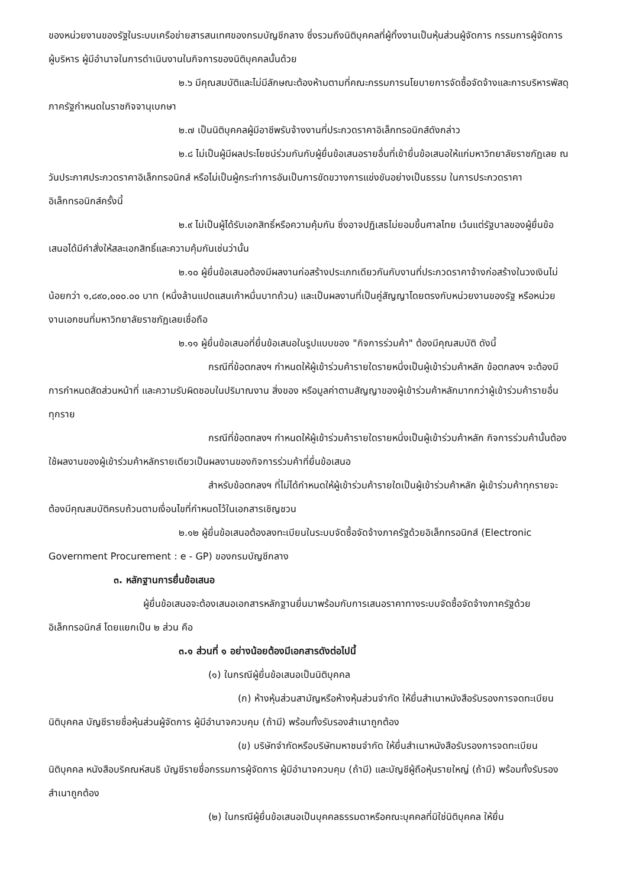ของหน่วยงานของรัฐในระบบเครือข่ายสารสนเทศของกรมบัญชีกลาง ซึ่งรวมถึงนิติบุคคลที่ผู้ทิ้งงานเป็นหุ้นส่วนผู้จัดการ กรรมการผู้จัดการ ผู้บริหาร ผู้มีอำนาจในการดำเนินงานในกิจการของนิติบุคคลนั้นด้วย
๒.๖ มีคุณสมบัติและไม่มีลักษณะต้องห้ามตามที่คณะกรรมการนโยบายการจัดซื้อจัดจ้างและการบริหารพัสดุภาครัฐกำหนดในราชกิจจานุเบกษา
๒.๗ เป็นนิติบุคคลผู้มีอาชีพรับจ้างงานที่ประกวดราคาอิเล็กทรอนิกส์ดังกล่าว
๒.๘ ไม่เป็นผู้มีผลประโยชน์ร่วมกันกับผู้ยื่นข้อเสนอรายอื่นที่เข้ายื่นข้อเสนอให้แก่มหาวิทยาลัยราชภัฏเลย ณ วันประกาศประกวดราคาอิเล็กทรอนิกส์ หรือไม่เป็นผู้กระทำการอันเป็นการขัดขวางการแข่งขันอย่างเป็นธรรม ในการประกวดราคาอิเล็กทรอนิกส์ครั้งนี้
๒.๙ ไม่เป็นผู้ได้รับเอกสิทธิ์หรือความคุ้มกัน ซึ่งอาจปฏิเสธไม่ยอมขึ้นศาลไทย เว้นแต่รัฐบาลของผู้ยื่นข้อเสนอได้มีคำสั่งให้สละเอกสิทธิ์และความคุ้มกันเช่นว่านั้น
๒.๑๐ ผู้ยื่นข้อเสนอต้องมีผลงานก่อสร้างประเภทเดียวกันกับงานที่ประกวดราคาจ้างก่อสร้างในวงเงินไม่น้อยกว่า ๑,๘๙๐,๐๐๐.๐๐ บาท (หนึ่งล้านแปดแสนเก้าหมื่นบาทถ้วน) และเป็นผลงานที่เป็นคู่สัญญาโดยตรงกับหน่วยงานของรัฐ หรือหน่วยงานเอกชนที่มหาวิทยาลัยราชภัฏเลยเชื่อถือ
๒.๑๑ ผู้ยื่นข้อเสนอที่ยื่นข้อเสนอในรูปแบบของ "กิจการร่วมค้า" ต้องมีคุณสมบัติ ดังนี้
กรณีที่ข้อตกลงฯ กำหนดให้ผู้เข้าร่วมค้ารายใดรายหนึ่งเป็นผู้เข้าร่วมค้าหลัก ข้อตกลงฯ จะต้องมีการกำหนดสัดส่วนหน้าที่ และความรับผิดชอบในปริมาณงาน สิ่งของ หรือมูลค่าตามสัญญาของผู้เข้าร่วมค้าหลักมากกว่าผู้เข้าร่วมค้ารายอื่นทุกราย
กรณีที่ข้อตกลงฯ กำหนดให้ผู้เข้าร่วมค้ารายใดรายหนึ่งเป็นผู้เข้าร่วมค้าหลัก กิจการร่วมค้านั้นต้องใช้ผลงานของผู้เข้าร่วมค้าหลักรายเดียวเป็นผลงานของกิจการร่วมค้าที่ยื่นข้อเสนอ
สำหรับข้อตกลงฯ ที่ไม่ได้กำหนดให้ผู้เข้าร่วมค้ารายใดเป็นผู้เข้าร่วมค้าหลัก ผู้เข้าร่วมค้าทุกรายจะต้องมีคุณสมบัติครบถ้วนตามเงื่อนไขที่กำหนดไว้ในเอกสารเชิญชวน
๒.๑๒ ผู้ยื่นข้อเสนอต้องลงทะเบียนในระบบจัดซื้อจัดจ้างภาครัฐด้วยอิเล็กทรอนิกส์ (Electronic Government Procurement : e - GP) ของกรมบัญชีกลาง
๓. หลักฐานการยื่นข้อเสนอ
ผู้ยื่นข้อเสนอจะต้องเสนอเอกสารหลักฐานยื่นมาพร้อมกับการเสนอราคาทางระบบจัดซื้อจัดจ้างภาครัฐด้วยอิเล็กทรอนิกส์ โดยแยกเป็น ๒ ส่วน คือ
๓.๑ ส่วนที่ ๑ อย่างน้อยต้องมีเอกสารดังต่อไปนี้
(๑) ในกรณีผู้ยื่นข้อเสนอเป็นนิติบุคคล
(ก) ห้างหุ้นส่วนสามัญหรือห้างหุ้นส่วนจำกัด ให้ยื่นสำเนาหนังสือรับรองการจดทะเบียนนิติบุคคล บัญชีรายชื่อหุ้นส่วนผู้จัดการ ผู้มีอำนาจควบคุม (ถ้ามี) พร้อมทั้งรับรองสำเนาถูกต้อง
(ข) บริษัทจำกัดหรือบริษัทมหาชนจำกัด ให้ยื่นสำเนาหนังสือรับรองการจดทะเบียนนิติบุคคล หนังสือบริคณห์สนธิ บัญชีรายชื่อกรรมการผู้จัดการ ผู้มีอำนาจควบคุม (ถ้ามี) และบัญชีผู้ถือหุ้นรายใหญ่ (ถ้ามี) พร้อมทั้งรับรองสำเนาถูกต้อง
(๒) ในกรณีผู้ยื่นข้อเสนอเป็นบุคคลธรรมดาหรือคณะบุคคลที่มิใช่นิติบุคคล ให้ยื่น